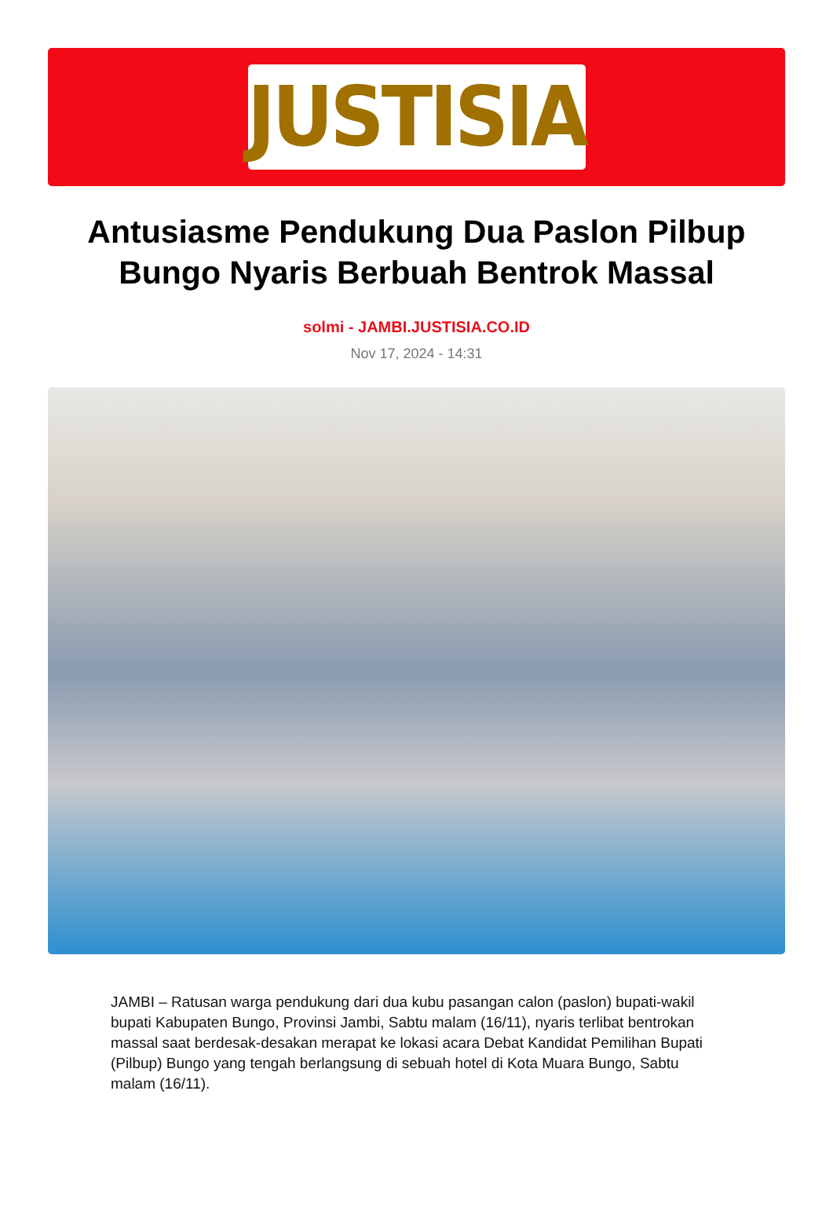JUSTISIA
Antusiasme Pendukung Dua Paslon Pilbup Bungo Nyaris Berbuah Bentrok Massal
solmi - JAMBI.JUSTISIA.CO.ID
Nov 17, 2024 - 14:31
JAMBI – Ratusan warga pendukung dari dua kubu pasangan calon (paslon) bupati-wakil bupati Kabupaten Bungo, Provinsi Jambi, Sabtu malam (16/11), nyaris terlibat bentrokan massal saat berdesak-desakan merapat ke lokasi acara Debat Kandidat Pemilihan Bupati (Pilbup) Bungo yang tengah berlangsung di sebuah hotel di Kota Muara Bungo, Sabtu malam (16/11).